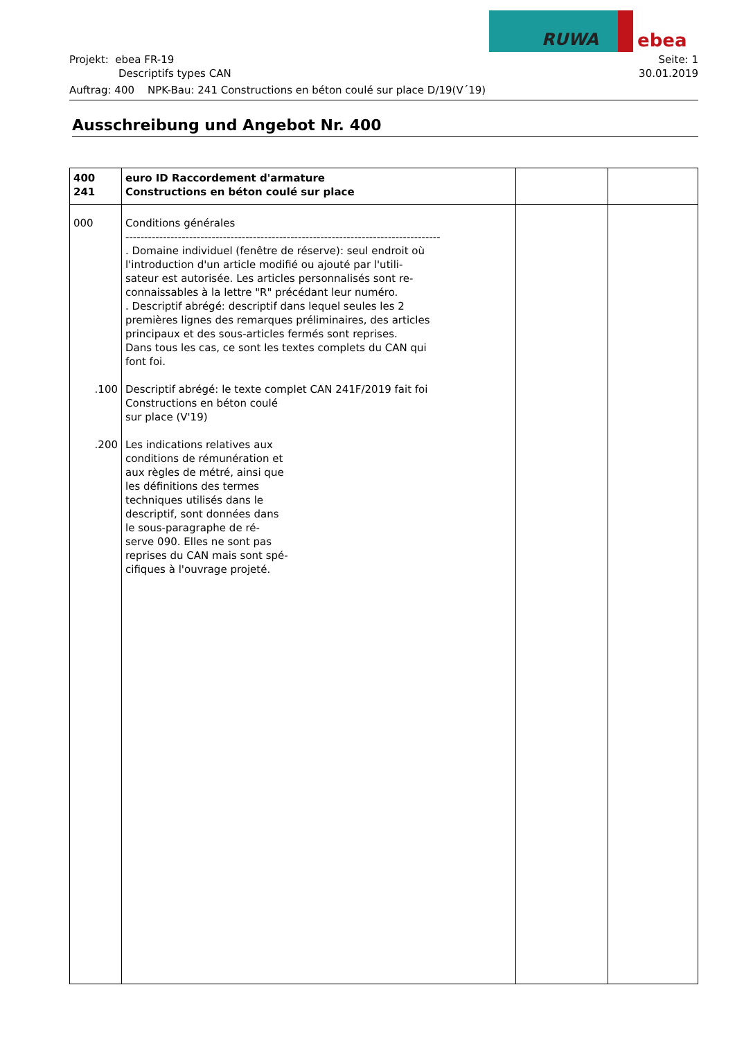RUWA
ebea
Seite: 1
30.01.2019
Projekt: ebea FR-19
Descriptifs types CAN
Auftrag: 400 NPK-Bau: 241 Constructions en béton coulé sur place D/19(V´19)
Ausschreibung und Angebot Nr. 400
| 400 241 | euro ID Raccordement d'armature Constructions en béton coulé sur place | | |
| 000 .100 .200 | Conditions générales ------------------------------------------------------------------------------------ . Domaine individuel (fenêtre de réserve): seul endroit où l'introduction d'un article modifié ou ajouté par l'utili- sateur est autorisée. Les articles personnalisés sont re- connaissables à la lettre "R" précédant leur numéro. . Descriptif abrégé: descriptif dans lequel seules les 2 premières lignes des remarques préliminaires, des articles principaux et des sous-articles fermés sont reprises. Dans tous les cas, ce sont les textes complets du CAN qui font foi. Descriptif abrégé: le texte complet CAN 241F/2019 fait foi Constructions en béton coulé sur place (V'19) Les indications relatives aux conditions de rémunération et aux règles de métré, ainsi que les définitions des termes techniques utilisés dans le descriptif, sont données dans le sous-paragraphe de ré- serve 090. Elles ne sont pas reprises du CAN mais sont spé- cifiques à l'ouvrage projeté. | | |